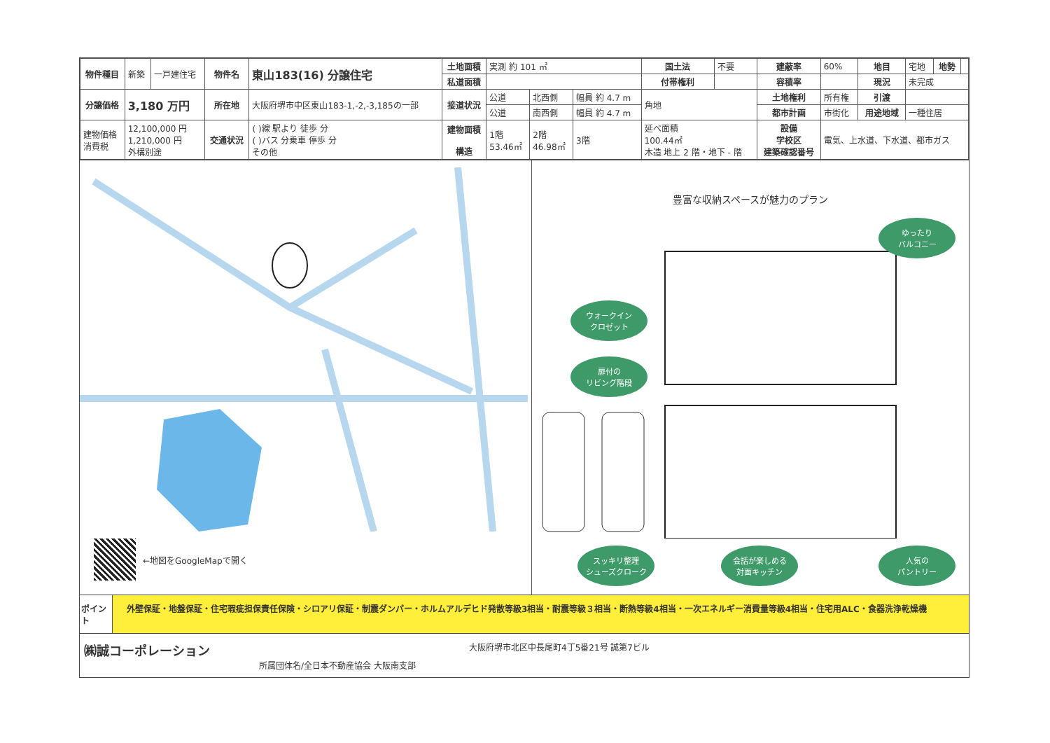| 物件種目 | 新築 | 一戸建住宅 | 物件名 | 東山183(16) 分譲住宅 | 土地面積 | 実測 約 101 ㎡ | | | 国土法 | 不要 | 建蔽率 | 60% | 地目 | 宅地 | 地勢 | |
| | | | | | 私道面積 | | | | 付帯権利 | | 容積率 | | 現況 | 未完成 | | |
| 分譲価格 | 3,180 万円 | | 所在地 | 大阪府堺市中区東山183-1,-2,-3,185の一部 | 接道状況 | 公道 | 北西側 | 幅員 約 4.7 m | 角地 | | 土地権利 | 所有権 | 引渡 | | | |
| | | | | | | 公道 | 南西側 | 幅員 約 4.7 m | | | 都市計画 | 市街化 | 用途地域 | 一種住居 | | |
| 建物価格 消費税 | 12,100,000 円 1,210,000 円 外構別途 | | 交通状況 | ( )線 駅より 徒歩 分 ( )バス 分乗車 停歩 分 その他 | 建物面積 構造 | 1階 53.46㎡ | 2階 46.98㎡ | 3階 | 延べ面積 100.44㎡ 木造 地上 2 階・地下 - 階 | | 設備 学校区 建築確認番号 | 電気、上水道、下水道、都市ガス | | | | |
←地図をGoogleMapで開く
豊富な収納スペースが魅力のプラン
ゆったり
バルコニー
ウォークイン
クロゼット
扉付の
リビング階段
スッキリ整理
シューズクローク
会話が楽しめる
対面キッチン
人気の
パントリー
ポイント
外壁保証・地盤保証・住宅瑕疵担保責任保険・シロアリ保証・制震ダンパー・ホルムアルデヒド発散等級3相当・耐震等級３相当・断熱等級4相当・一次エネルギー消費量等級4相当・住宅用ALC・食器洗浄乾燥機
㈱誠コーポレーション
所属団体名/全日本不動産協会 大阪南支部
大阪府堺市北区中長尾町4丁5番21号 誠第7ビル